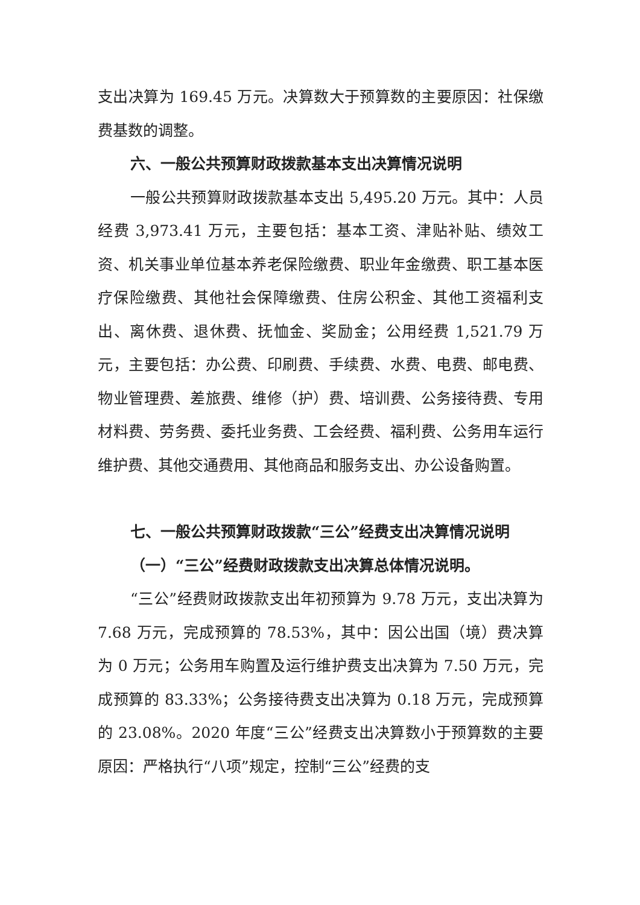支出决算为 169.45 万元。决算数大于预算数的主要原因：社保缴费基数的调整。
六、一般公共预算财政拨款基本支出决算情况说明
一般公共预算财政拨款基本支出 5,495.20 万元。其中：人员经费 3,973.41 万元，主要包括：基本工资、津贴补贴、绩效工资、机关事业单位基本养老保险缴费、职业年金缴费、职工基本医疗保险缴费、其他社会保障缴费、住房公积金、其他工资福利支出、离休费、退休费、抚恤金、奖励金；公用经费 1,521.79 万元，主要包括：办公费、印刷费、手续费、水费、电费、邮电费、物业管理费、差旅费、维修（护）费、培训费、公务接待费、专用材料费、劳务费、委托业务费、工会经费、福利费、公务用车运行维护费、其他交通费用、其他商品和服务支出、办公设备购置。
七、一般公共预算财政拨款“三公”经费支出决算情况说明
（一）“三公”经费财政拨款支出决算总体情况说明。
“三公”经费财政拨款支出年初预算为 9.78 万元，支出决算为 7.68 万元，完成预算的 78.53%，其中：因公出国（境）费决算为 0 万元；公务用车购置及运行维护费支出决算为 7.50 万元，完成预算的 83.33%；公务接待费支出决算为 0.18 万元，完成预算的 23.08%。2020 年度“三公”经费支出决算数小于预算数的主要原因：严格执行“八项”规定，控制“三公”经费的支